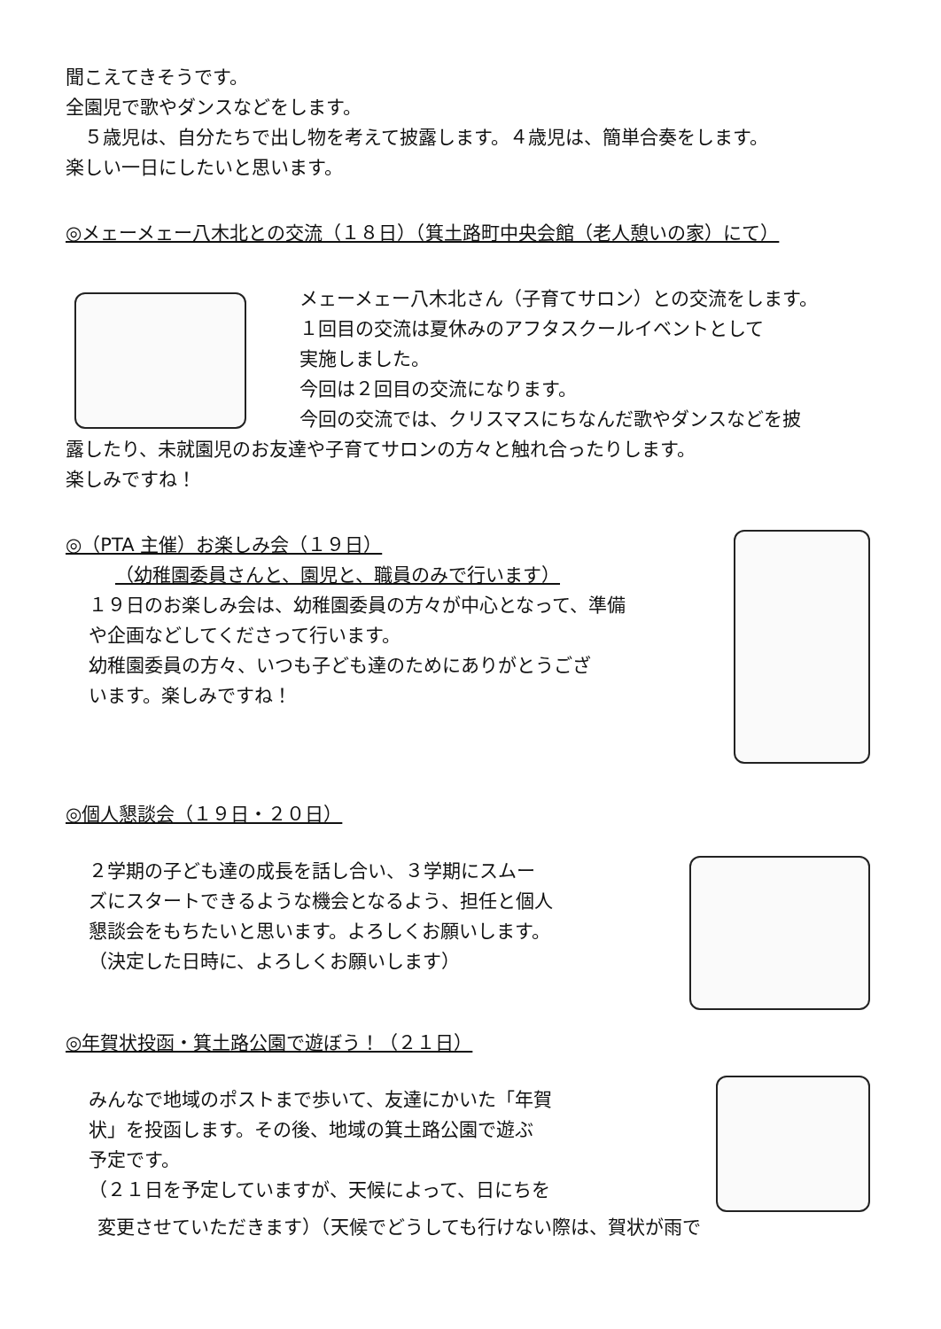聞こえてきそうです。
全園児で歌やダンスなどをします。
　５歳児は、自分たちで出し物を考えて披露します。４歳児は、簡単合奏をします。
楽しい一日にしたいと思います。
◎メェーメェー八木北との交流（１８日）（箕土路町中央会館（老人憩いの家）にて）
メェーメェー八木北さん（子育てサロン）との交流をします。
１回目の交流は夏休みのアフタスクールイベントとして
実施しました。
今回は２回目の交流になります。
今回の交流では、クリスマスにちなんだ歌やダンスなどを披
露したり、未就園児のお友達や子育てサロンの方々と触れ合ったりします。
楽しみですね！
◎（PTA 主催）お楽しみ会（１９日）
（幼稚園委員さんと、園児と、職員のみで行います）
１９日のお楽しみ会は、幼稚園委員の方々が中心となって、準備
や企画などしてくださって行います。
幼稚園委員の方々、いつも子ども達のためにありがとうござ
います。楽しみですね！
◎個人懇談会（１９日・２０日）
２学期の子ども達の成長を話し合い、３学期にスムー
ズにスタートできるような機会となるよう、担任と個人
懇談会をもちたいと思います。よろしくお願いします。
（決定した日時に、よろしくお願いします）
◎年賀状投函・箕土路公園で遊ぼう！（２１日）
みんなで地域のポストまで歩いて、友達にかいた「年賀
状」を投函します。その後、地域の箕土路公園で遊ぶ
予定です。
（２１日を予定していますが、天候によって、日にちを
変更させていただきます）（天候でどうしても行けない際は、賀状が雨で